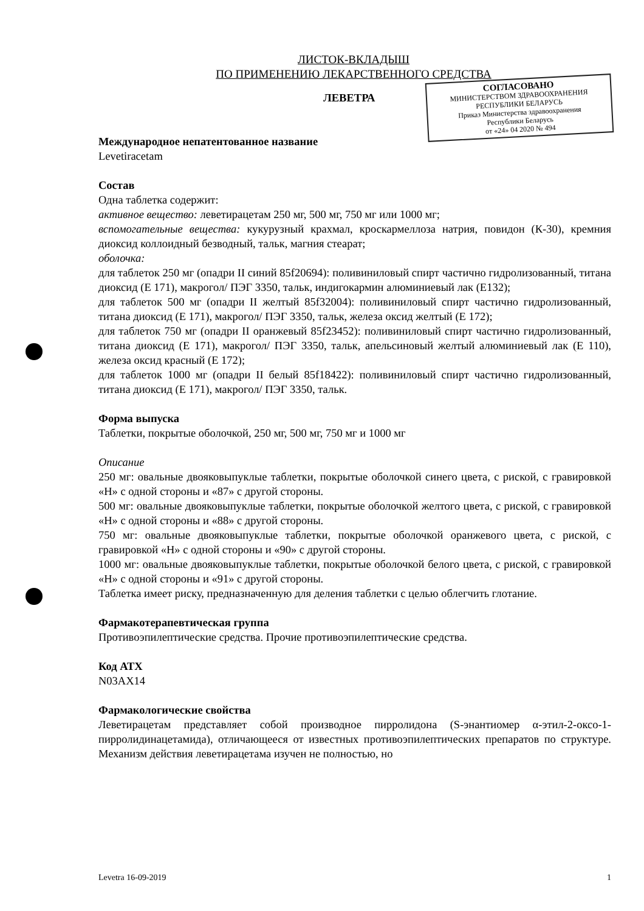ЛИСТОК-ВКЛАДЫШ
ПО ПРИМЕНЕНИЮ ЛЕКАРСТВЕННОГО СРЕДСТВА
ЛЕВЕТРА
СОГЛАСОВАНО
МИНИСТЕРСТВОМ ЗДРАВООХРАНЕНИЯ
РЕСПУБЛИКИ БЕЛАРУСЬ
Приказ Министерства здравоохранения
Республики Беларусь
от «24» 04 2020 № 494
Международное непатентованное название
Levetiracetam
Состав
Одна таблетка содержит:
активное вещество: леветирацетам 250 мг, 500 мг, 750 мг или 1000 мг;
вспомогательные вещества: кукурузный крахмал, кроскармеллоза натрия, повидон (К-30), кремния диоксид коллоидный безводный, тальк, магния стеарат;
оболочка:
для таблеток 250 мг (опадри II синий 85f20694): поливиниловый спирт частично гидролизованный, титана диоксид (E 171), макрогол/ ПЭГ 3350, тальк, индигокармин алюминиевый лак (E132);
для таблеток 500 мг (опадри II желтый 85f32004): поливиниловый спирт частично гидролизованный, титана диоксид (E 171), макрогол/ ПЭГ 3350, тальк, железа оксид желтый (E 172);
для таблеток 750 мг (опадри II оранжевый 85f23452): поливиниловый спирт частично гидролизованный, титана диоксид (E 171), макрогол/ ПЭГ 3350, тальк, апельсиновый желтый алюминиевый лак (E 110), железа оксид красный (E 172);
для таблеток 1000 мг (опадри II белый 85f18422): поливиниловый спирт частично гидролизованный, титана диоксид (E 171), макрогол/ ПЭГ 3350, тальк.
Форма выпуска
Таблетки, покрытые оболочкой, 250 мг, 500 мг, 750 мг и 1000 мг
Описание
250 мг: овальные двояковыпуклые таблетки, покрытые оболочкой синего цвета, с риской, с гравировкой «H» с одной стороны и «87» с другой стороны.
500 мг: овальные двояковыпуклые таблетки, покрытые оболочкой желтого цвета, с риской, с гравировкой «H» с одной стороны и «88» с другой стороны.
750 мг: овальные двояковыпуклые таблетки, покрытые оболочкой оранжевого цвета, с риской, с гравировкой «H» с одной стороны и «90» с другой стороны.
1000 мг: овальные двояковыпуклые таблетки, покрытые оболочкой белого цвета, с риской, с гравировкой «H» с одной стороны и «91» с другой стороны.
Таблетка имеет риску, предназначенную для деления таблетки с целью облегчить глотание.
Фармакотерапевтическая группа
Противоэпилептические средства. Прочие противоэпилептические средства.
Код АТХ
N03AX14
Фармакологические свойства
Леветирацетам представляет собой производное пирролидона (S-энантиомер α-этил-2-оксо-1-пирролидинацетамида), отличающееся от известных противоэпилептических препаратов по структуре. Механизм действия леветирацетама изучен не полностью, но
Levetra 16-09-2019 1